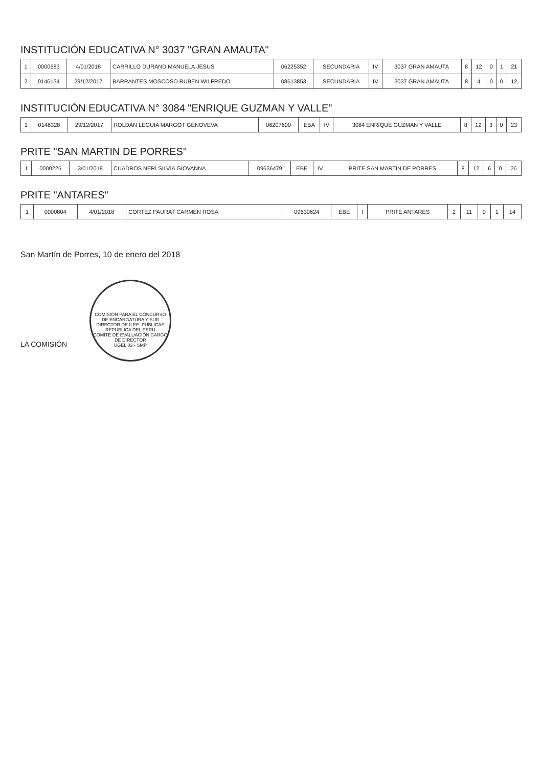INSTITUCIÓN EDUCATIVA N° 3037 "GRAN AMAUTA"
| 1 | 0000683 | 4/01/2018 | CARRILLO DURAND MANUELA JESUS | 06225352 | SECUNDARIA | IV | 3037 GRAN AMAUTA | 8 | 12 | 0 | 1 | 21 |
| 2 | 0146134 | 29/12/2017 | BARRANTES MOSCOSO RUBEN WILFREDO | 08613853 | SECUNDARIA | IV | 3037 GRAN AMAUTA | 8 | 4 | 0 | 0 | 12 |
INSTITUCIÓN EDUCATIVA N° 3084 "ENRIQUE GUZMAN Y VALLE"
| 1 | 0146328 | 29/12/2017 | ROLDAN LEGUIA MARGOT GENOVEVA | 06207600 | EBA | IV | 3084 ENRIQUE GUZMAN Y VALLE | 8 | 12 | 3 | 0 | 23 |
PRITE "SAN MARTIN DE PORRES"
| 1 | 0000225 | 3/01/2018 | CUADROS NERI SILVIA GIOVANNA | 09636479 | EBE | IV | PRITE SAN MARTIN DE PORRES | 8 | 12 | 6 | 0 | 26 |
PRITE "ANTARES"
| 1 | 0000804 | 4/01/2018 | CORTEZ PAURAT CARMEN ROSA | 09630624 | EBE | I | PRITE ANTARES | 2 | 11 | 0 | 1 | 14 |
San Martín de Porres, 10 de enero del 2018
LA COMISIÓN COMISIÓN PARA EL CONCURSO DE ENCARGATURA Y SUB DIRECTOR DE II.EE. PUBLICAS
REPUBLICA DEL PERU
COMITE DE EVALUACIÓN CARGO DE DIRECTOR
UGEL 02 - SMP